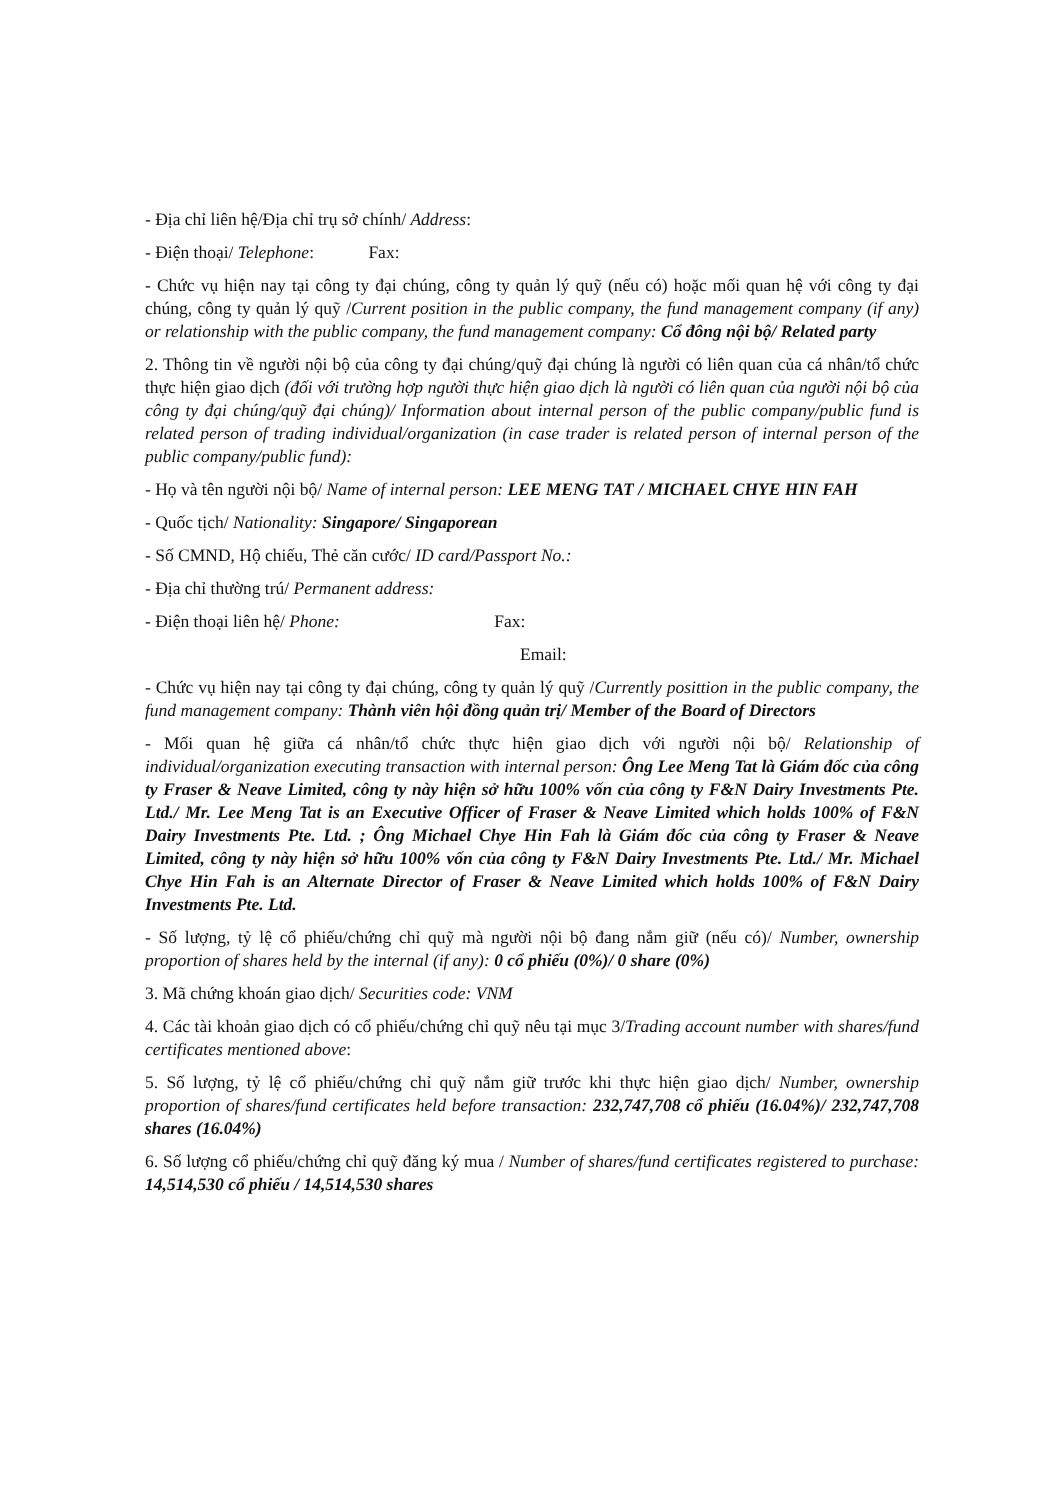- Địa chỉ liên hệ/Địa chỉ trụ sở chính/ Address:
- Điện thoại/ Telephone: Fax:
- Chức vụ hiện nay tại công ty đại chúng, công ty quản lý quỹ (nếu có) hoặc mối quan hệ với công ty đại chúng, công ty quản lý quỹ /Current position in the public company, the fund management company (if any) or relationship with the public company, the fund management company: Cổ đông nội bộ/ Related party
2. Thông tin về người nội bộ của công ty đại chúng/quỹ đại chúng là người có liên quan của cá nhân/tổ chức thực hiện giao dịch (đối với trường hợp người thực hiện giao dịch là người có liên quan của người nội bộ của công ty đại chúng/quỹ đại chúng)/ Information about internal person of the public company/public fund is related person of trading individual/organization (in case trader is related person of internal person of the public company/public fund):
- Họ và tên người nội bộ/ Name of internal person: LEE MENG TAT / MICHAEL CHYE HIN FAH
- Quốc tịch/ Nationality: Singapore/ Singaporean
- Số CMND, Hộ chiếu, Thẻ căn cước/ ID card/Passport No.:
- Địa chỉ thường trú/ Permanent address:
- Điện thoại liên hệ/ Phone: Fax:
Email:
- Chức vụ hiện nay tại công ty đại chúng, công ty quản lý quỹ /Currently posittion in the public company, the fund management company: Thành viên hội đồng quản trị/ Member of the Board of Directors
- Mối quan hệ giữa cá nhân/tổ chức thực hiện giao dịch với người nội bộ/ Relationship of individual/organization executing transaction with internal person: Ông Lee Meng Tat là Giám đốc của công ty Fraser & Neave Limited, công ty này hiện sở hữu 100% vốn của công ty F&N Dairy Investments Pte. Ltd./ Mr. Lee Meng Tat is an Executive Officer of Fraser & Neave Limited which holds 100% of F&N Dairy Investments Pte. Ltd. ; Ông Michael Chye Hin Fah là Giám đốc của công ty Fraser & Neave Limited, công ty này hiện sở hữu 100% vốn của công ty F&N Dairy Investments Pte. Ltd./ Mr. Michael Chye Hin Fah is an Alternate Director of Fraser & Neave Limited which holds 100% of F&N Dairy Investments Pte. Ltd.
- Số lượng, tỷ lệ cổ phiếu/chứng chỉ quỹ mà người nội bộ đang nắm giữ (nếu có)/ Number, ownership proportion of shares held by the internal (if any): 0 cổ phiếu (0%)/ 0 share (0%)
3. Mã chứng khoán giao dịch/ Securities code: VNM
4. Các tài khoản giao dịch có cổ phiếu/chứng chỉ quỹ nêu tại mục 3/Trading account number with shares/fund certificates mentioned above:
5. Số lượng, tỷ lệ cổ phiếu/chứng chỉ quỹ nắm giữ trước khi thực hiện giao dịch/ Number, ownership proportion of shares/fund certificates held before transaction: 232,747,708 cổ phiếu (16.04%)/ 232,747,708 shares (16.04%)
6. Số lượng cổ phiếu/chứng chỉ quỹ đăng ký mua / Number of shares/fund certificates registered to purchase: 14,514,530 cổ phiếu / 14,514,530 shares